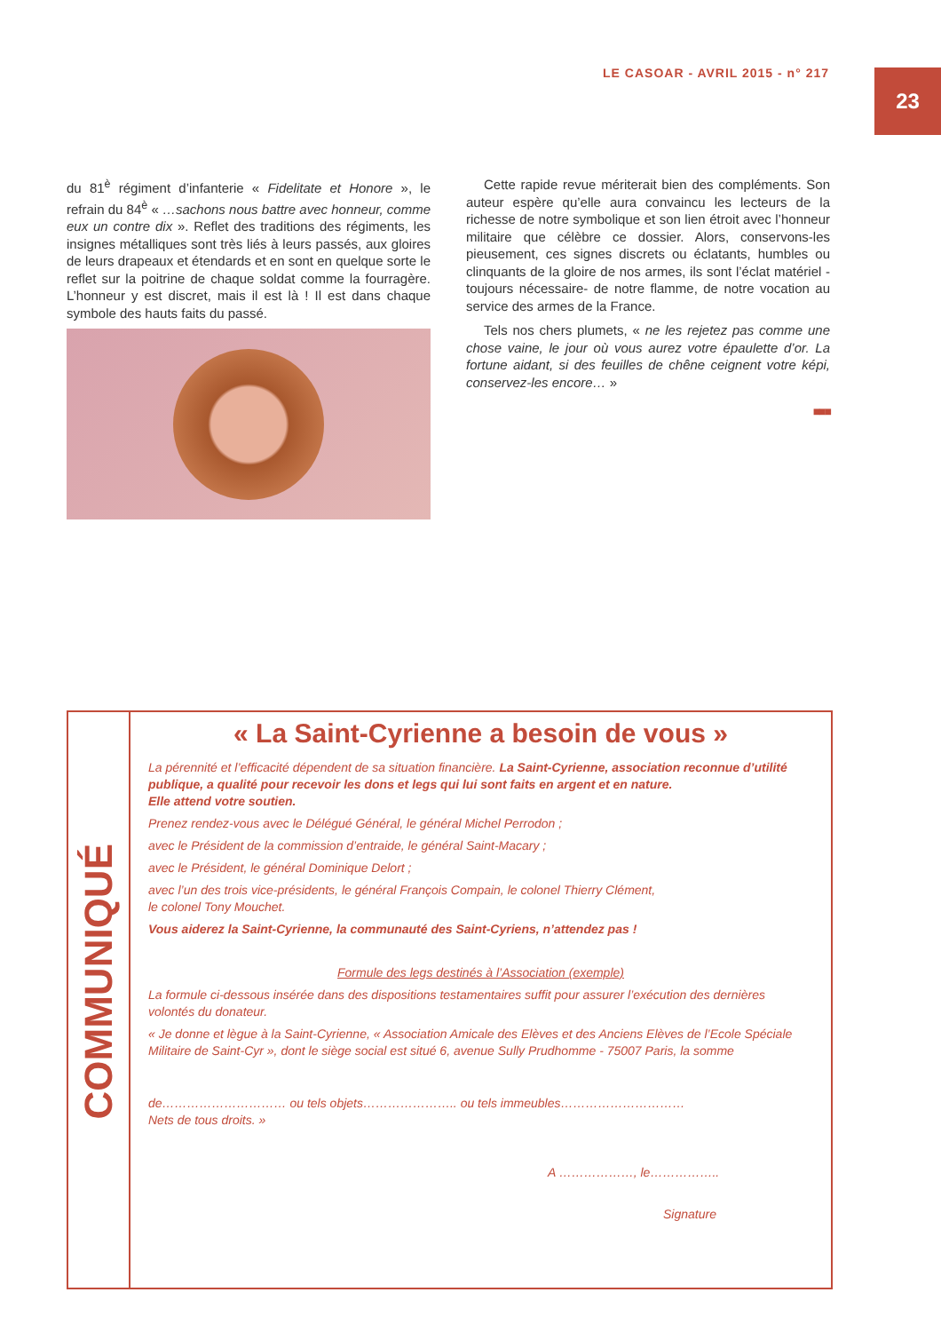LE CASOAR - AVRIL 2015 - n° 217
23
du 81<sup>è</sup> régiment d’infanterie « Fidelitate et Honore », le refrain du 84<sup>è</sup> « …sachons nous battre avec honneur, comme eux un contre dix ». Reflet des traditions des régiments, les insignes métalliques sont très liés à leurs passés, aux gloires de leurs drapeaux et étendards et en sont en quelque sorte le reflet sur la poitrine de chaque soldat comme la fourragère. L’honneur y est discret, mais il est là ! Il est dans chaque symbole des hauts faits du passé.
Cette rapide revue mériterait bien des compléments. Son auteur espère qu’elle aura convaincu les lecteurs de la richesse de notre symbolique et son lien étroit avec l’honneur militaire que célèbre ce dossier. Alors, conservons-les pieusement, ces signes discrets ou éclatants, humbles ou clinquants de la gloire de nos armes, ils sont l’éclat matériel -toujours nécessaire- de notre flamme, de notre vocation au service des armes de la France.
Tels nos chers plumets, « ne les rejetez pas comme une chose vaine, le jour où vous aurez votre épaulette d’or. La fortune aidant, si des feuilles de chêne ceignent votre képi, conservez-les encore… »
■■■
COMMUNIQUÉ
« La Saint-Cyrienne a besoin de vous »
La pérennité et l’efficacité dépendent de sa situation financière. La Saint-Cyrienne, association reconnue d’utilité publique, a qualité pour recevoir les dons et legs qui lui sont faits en argent et en nature.
Elle attend votre soutien.
Prenez rendez-vous avec le Délégué Général, le général Michel Perrodon ;
avec le Président de la commission d’entraide, le général Saint-Macary ;
avec le Président, le général Dominique Delort ;
avec l’un des trois vice-présidents, le général François Compain, le colonel Thierry Clément,
le colonel Tony Mouchet.
Vous aiderez la Saint-Cyrienne, la communauté des Saint-Cyriens, n’attendez pas !
Formule des legs destinés à l’Association (exemple)
La formule ci-dessous insérée dans des dispositions testamentaires suffit pour assurer l’exécution des dernières volontés du donateur.
« Je donne et lègue à la Saint-Cyrienne, « Association Amicale des Elèves et des Anciens Elèves de l’Ecole Spéciale Militaire de Saint-Cyr », dont le siège social est situé 6, avenue Sully Prudhomme - 75007 Paris, la somme
de………………………… ou tels objets………………….. ou tels immeubles…………………………
Nets de tous droits. »
A ………………, le……………..
Signature